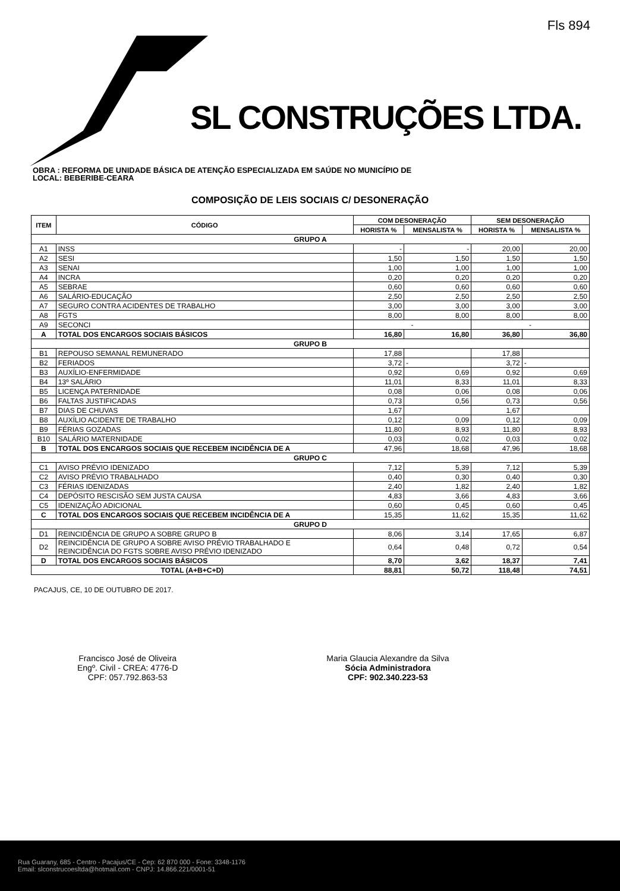Fls 894
SL CONSTRUÇÕES LTDA.
OBRA : REFORMA DE UNIDADE BÁSICA DE ATENÇÃO ESPECIALIZADA EM SAÚDE NO MUNICÍPIO DE
LOCAL: BEBERIBE-CEARA
COMPOSIÇÃO DE LEIS SOCIAIS C/ DESONERAÇÃO
| ITEM | CÓDIGO | COM DESONERAÇÃO | | SEM DESONERAÇÃO | |
| --- | --- | --- | --- | --- | --- |
| | | HORISTA % | MENSALISTA % | HORISTA % | MENSALISTA % |
| GRUPO A | | | | | |
| A1 | INSS | - | - | 20,00 | 20,00 |
| A2 | SESI | 1,50 | 1,50 | 1,50 | 1,50 |
| A3 | SENAI | 1,00 | 1,00 | 1,00 | 1,00 |
| A4 | INCRA | 0,20 | 0,20 | 0,20 | 0,20 |
| A5 | SEBRAE | 0,60 | 0,60 | 0,60 | 0,60 |
| A6 | SALÁRIO-EDUCAÇÃO | 2,50 | 2,50 | 2,50 | 2,50 |
| A7 | SEGURO CONTRA ACIDENTES DE TRABALHO | 3,00 | 3,00 | 3,00 | 3,00 |
| A8 | FGTS | 8,00 | 8,00 | 8,00 | 8,00 |
| A9 | SECONCI | - | | - | |
| A | TOTAL DOS ENCARGOS SOCIAIS BÁSICOS | 16,80 | 16,80 | 36,80 | 36,80 |
| GRUPO B | | | | | |
| B1 | REPOUSO SEMANAL REMUNERADO | 17,88 | | 17,88 | |
| B2 | FERIADOS | 3,72 | - | 3,72 | - |
| B3 | AUXÍLIO-ENFERMIDADE | 0,92 | 0,69 | 0,92 | 0,69 |
| B4 | 13º SALÁRIO | 11,01 | 8,33 | 11,01 | 8,33 |
| B5 | LICENÇA PATERNIDADE | 0,08 | 0,06 | 0,08 | 0,06 |
| B6 | FALTAS JUSTIFICADAS | 0,73 | 0,56 | 0,73 | 0,56 |
| B7 | DIAS DE CHUVAS | 1,67 | | 1,67 | |
| B8 | AUXÍLIO ACIDENTE DE TRABALHO | 0,12 | 0,09 | 0,12 | 0,09 |
| B9 | FÉRIAS GOZADAS | 11,80 | 8,93 | 11,80 | 8,93 |
| B10 | SALÁRIO MATERNIDADE | 0,03 | 0,02 | 0,03 | 0,02 |
| B | TOTAL DOS ENCARGOS SOCIAIS QUE RECEBEM INCIDÊNCIA DE A | 47,96 | 18,68 | 47,96 | 18,68 |
| GRUPO C | | | | | |
| C1 | AVISO PRÉVIO IDENIZADO | 7,12 | 5,39 | 7,12 | 5,39 |
| C2 | AVISO PRÉVIO TRABALHADO | 0,40 | 0,30 | 0,40 | 0,30 |
| C3 | FÉRIAS IDENIZADAS | 2,40 | 1,82 | 2,40 | 1,82 |
| C4 | DEPÓSITO RESCISÃO SEM JUSTA CAUSA | 4,83 | 3,66 | 4,83 | 3,66 |
| C5 | IDENIZAÇÃO ADICIONAL | 0,60 | 0,45 | 0,60 | 0,45 |
| C | TOTAL DOS ENCARGOS SOCIAIS QUE RECEBEM INCIDÊNCIA DE A | 15,35 | 11,62 | 15,35 | 11,62 |
| GRUPO D | | | | | |
| D1 | REINCIDÊNCIA DE GRUPO A SOBRE GRUPO B | 8,06 | 3,14 | 17,65 | 6,87 |
| D2 | REINCIDÊNCIA DE GRUPO A SOBRE AVISO PRÉVIO TRABALHADO E REINCIDÊNCIA DO FGTS SOBRE AVISO PRÉVIO IDENIZADO | 0,64 | 0,48 | 0,72 | 0,54 |
| D | TOTAL DOS ENCARGOS SOCIAIS BÁSICOS | 8,70 | 3,62 | 18,37 | 7,41 |
| TOTAL (A+B+C+D) | | 88,81 | 50,72 | 118,48 | 74,51 |
PACAJUS, CE, 10 DE OUTUBRO DE 2017.
Francisco José de Oliveira
Engº. Civil - CREA: 4776-D
CPF: 057.792.863-53
Maria Glaucia Alexandre da Silva
Sócia Administradora
CPF: 902.340.223-53
Rua Guarany, 685 - Centro - Pacajus/CE - Cep: 62 870 000 - Fone: 3348-1176
Email: slconstrucoesltda@hotmail.com - CNPJ: 14.866.221/0001-51